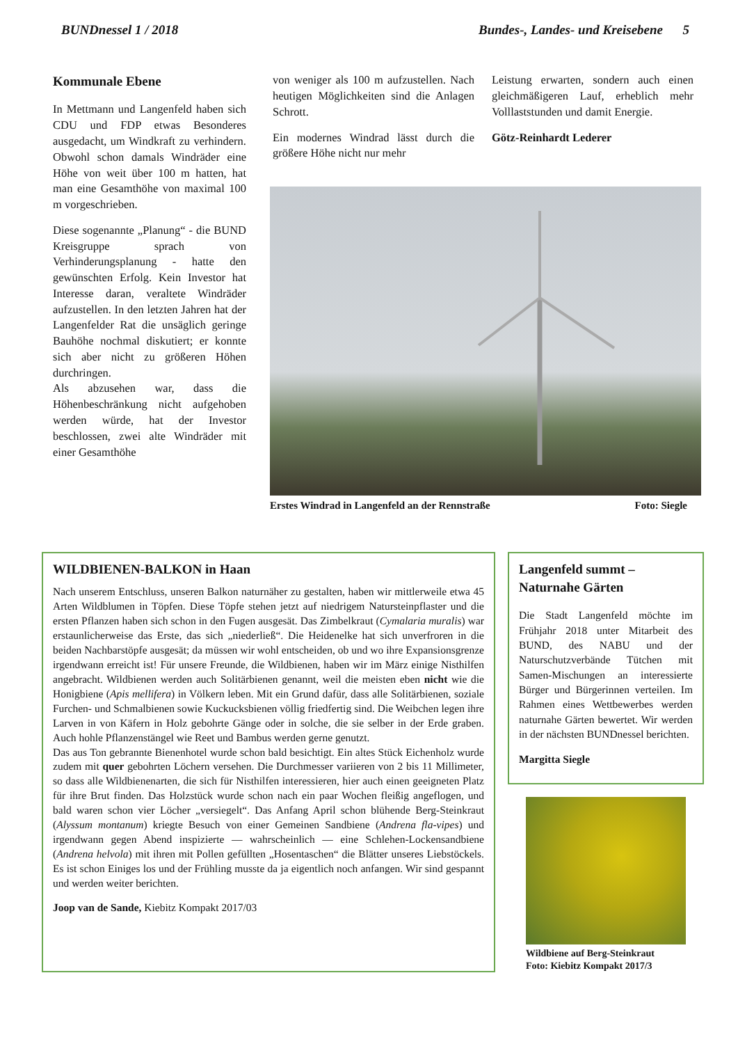BUNDnessel 1 / 2018 Bundes-, Landes- und Kreisebene 5
Kommunale Ebene
In Mettmann und Langenfeld haben sich CDU und FDP etwas Besonderes ausgedacht, um Windkraft zu verhindern. Obwohl schon damals Windräder eine Höhe von weit über 100 m hatten, hat man eine Gesamthöhe von maximal 100 m vorgeschrieben.
Diese sogenannte „Planung“ - die BUND Kreisgruppe sprach von Verhinderungsplanung - hatte den gewünschten Erfolg. Kein Investor hat Interesse daran, veraltete Windräder aufzustellen. In den letzten Jahren hat der Langenfelder Rat die unsäglich geringe Bauhöhe nochmal diskutiert; er konnte sich aber nicht zu größeren Höhen durchringen.
Als abzusehen war, dass die Höhenbeschränkung nicht aufgehoben werden würde, hat der Investor beschlossen, zwei alte Windräder mit einer Gesamthöhe
von weniger als 100 m aufzustellen. Nach heutigen Möglichkeiten sind die Anlagen Schrott.
Ein modernes Windrad lässt durch die größere Höhe nicht nur mehr
Leistung erwarten, sondern auch einen gleichmäßigeren Lauf, erheblich mehr Volllaststunden und damit Energie.
Götz-Reinhardt Lederer
Erstes Windrad in Langenfeld an der Rennstraße Foto: Siegle
WILDBIENEN-BALKON in Haan
Nach unserem Entschluss, unseren Balkon naturnäher zu gestalten, haben wir mittlerweile etwa 45 Arten Wildblumen in Töpfen. Diese Töpfe stehen jetzt auf niedrigem Natursteinpflaster und die ersten Pflanzen haben sich schon in den Fugen ausgesät. Das Zimbelkraut (Cymalaria muralis) war erstaunlicherweise das Erste, das sich „niederließ“. Die Heidenelke hat sich unverfroren in die beiden Nachbarstöpfe ausgesät; da müssen wir wohl entscheiden, ob und wo ihre Expansionsgrenze irgendwann erreicht ist! Für unsere Freunde, die Wildbienen, haben wir im März einige Nisthilfen angebracht. Wildbienen werden auch Solitärbienen genannt, weil die meisten eben nicht wie die Honigbiene (Apis mellifera) in Völkern leben. Mit ein Grund dafür, dass alle Solitärbienen, soziale Furchen- und Schmalbienen sowie Kuckucksbienen völlig friedfertig sind. Die Weibchen legen ihre Larven in von Käfern in Holz gebohrte Gänge oder in solche, die sie selber in der Erde graben. Auch hohle Pflanzenstängel wie Reet und Bambus werden gerne genutzt.
Das aus Ton gebrannte Bienenhotel wurde schon bald besichtigt. Ein altes Stück Eichenholz wurde zudem mit quer gebohrten Löchern versehen. Die Durchmesser variieren von 2 bis 11 Millimeter, so dass alle Wildbienenarten, die sich für Nisthilfen interessieren, hier auch einen geeigneten Platz für ihre Brut finden. Das Holzstück wurde schon nach ein paar Wochen fleißig angeflogen, und bald waren schon vier Löcher „versiegelt“. Das Anfang April schon blühende Berg-Steinkraut (Alyssum montanum) kriegte Besuch von einer Gemeinen Sandbiene (Andrena fla-vipes) und irgendwann gegen Abend inspizierte — wahrscheinlich — eine Schlehen-Lockensandbiene (Andrena helvola) mit ihren mit Pollen gefüllten „Hosentaschen“ die Blätter unseres Liebstöckels. Es ist schon Einiges los und der Frühling musste da ja eigentlich noch anfangen. Wir sind gespannt und werden weiter berichten.
Joop van de Sande, Kiebitz Kompakt 2017/03
Langenfeld summt –
Naturnahe Gärten
Die Stadt Langenfeld möchte im Frühjahr 2018 unter Mitarbeit des BUND, des NABU und der Naturschutzverbände Tütchen mit Samen-Mischungen an interessierte Bürger und Bürgerinnen verteilen. Im Rahmen eines Wettbewerbes werden naturnahe Gärten bewertet. Wir werden in der nächsten BUNDnessel berichten.
Margitta Siegle
Wildbiene auf Berg-Steinkraut
Foto: Kiebitz Kompakt 2017/3